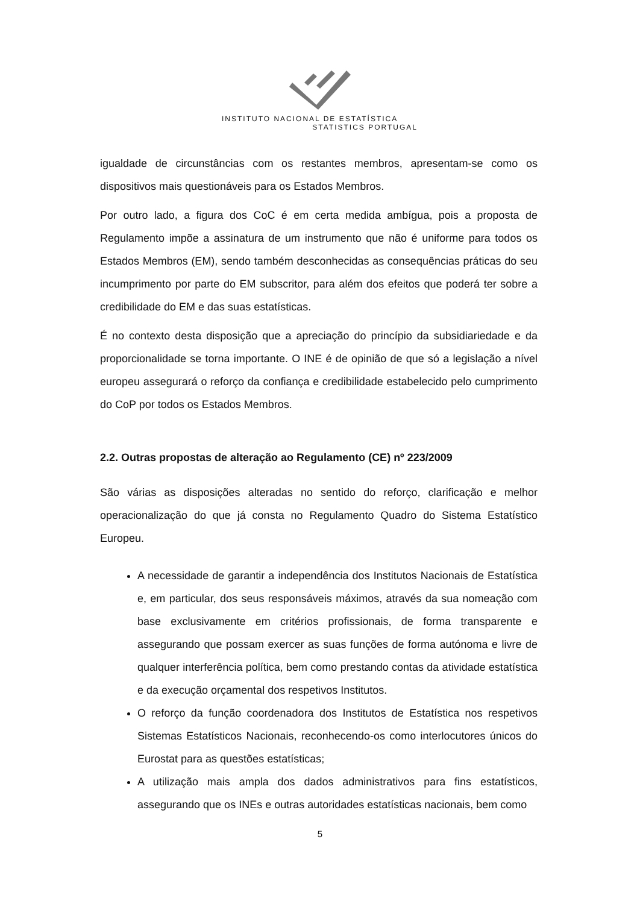INSTITUTO NACIONAL DE ESTATÍSTICA
STATISTICS PORTUGAL
igualdade de circunstâncias com os restantes membros, apresentam-se como os dispositivos mais questionáveis para os Estados Membros.
Por outro lado, a figura dos CoC é em certa medida ambígua, pois a proposta de Regulamento impõe a assinatura de um instrumento que não é uniforme para todos os Estados Membros (EM), sendo também desconhecidas as consequências práticas do seu incumprimento por parte do EM subscritor, para além dos efeitos que poderá ter sobre a credibilidade do EM e das suas estatísticas.
É no contexto desta disposição que a apreciação do princípio da subsidiariedade e da proporcionalidade se torna importante. O INE é de opinião de que só a legislação a nível europeu assegurará o reforço da confiança e credibilidade estabelecido pelo cumprimento do CoP por todos os Estados Membros.
2.2. Outras propostas de alteração ao Regulamento (CE) nº 223/2009
São várias as disposições alteradas no sentido do reforço, clarificação e melhor operacionalização do que já consta no Regulamento Quadro do Sistema Estatístico Europeu.
A necessidade de garantir a independência dos Institutos Nacionais de Estatística e, em particular, dos seus responsáveis máximos, através da sua nomeação com base exclusivamente em critérios profissionais, de forma transparente e assegurando que possam exercer as suas funções de forma autónoma e livre de qualquer interferência política, bem como prestando contas da atividade estatística e da execução orçamental dos respetivos Institutos.
O reforço da função coordenadora dos Institutos de Estatística nos respetivos Sistemas Estatísticos Nacionais, reconhecendo-os como interlocutores únicos do Eurostat para as questões estatísticas;
A utilização mais ampla dos dados administrativos para fins estatísticos, assegurando que os INEs e outras autoridades estatísticas nacionais, bem como
5